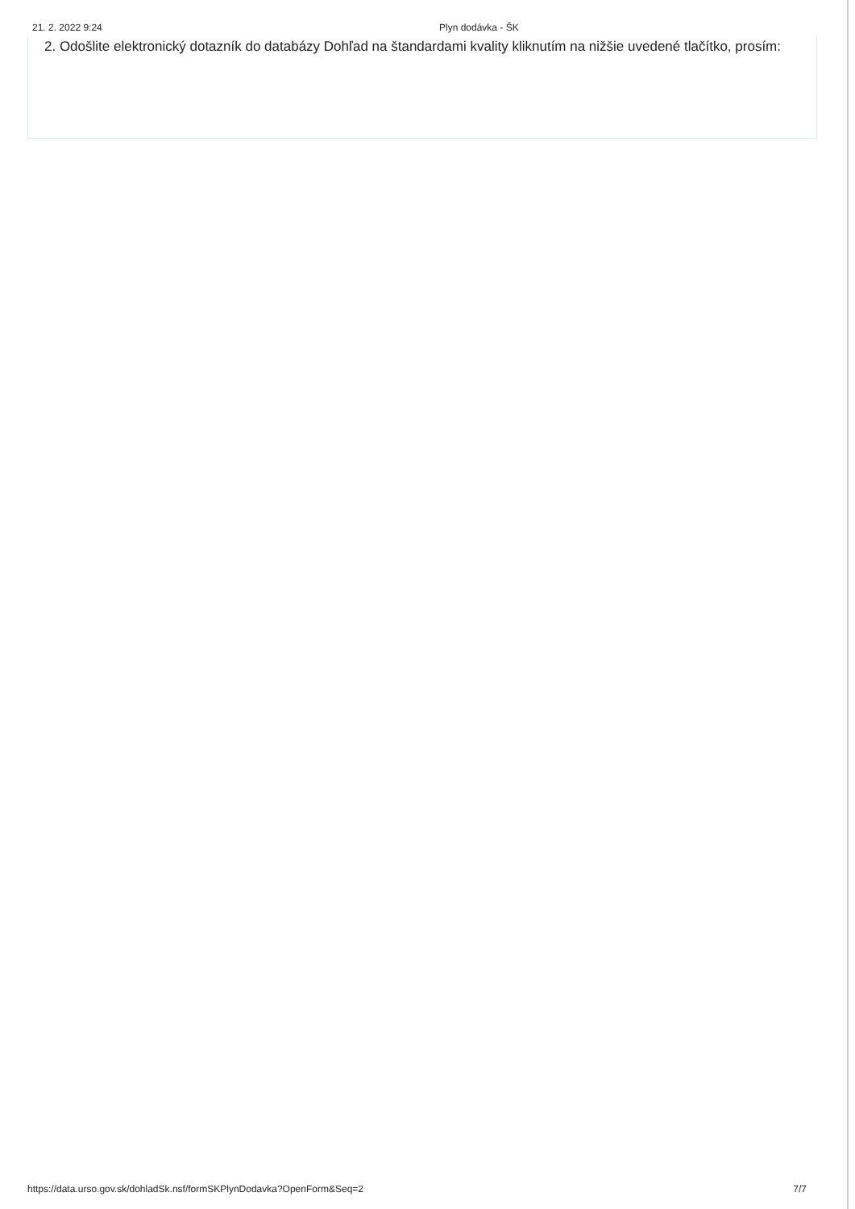21. 2. 2022 9:24 Plyn dodávka - ŠK
2. Odošlite elektronický dotazník do databázy Dohľad na štandardami kvality kliknutím na nižšie uvedené tlačítko, prosím:
https://data.urso.gov.sk/dohladSk.nsf/formSKPlynDodavka?OpenForm&Seq=2 7/7